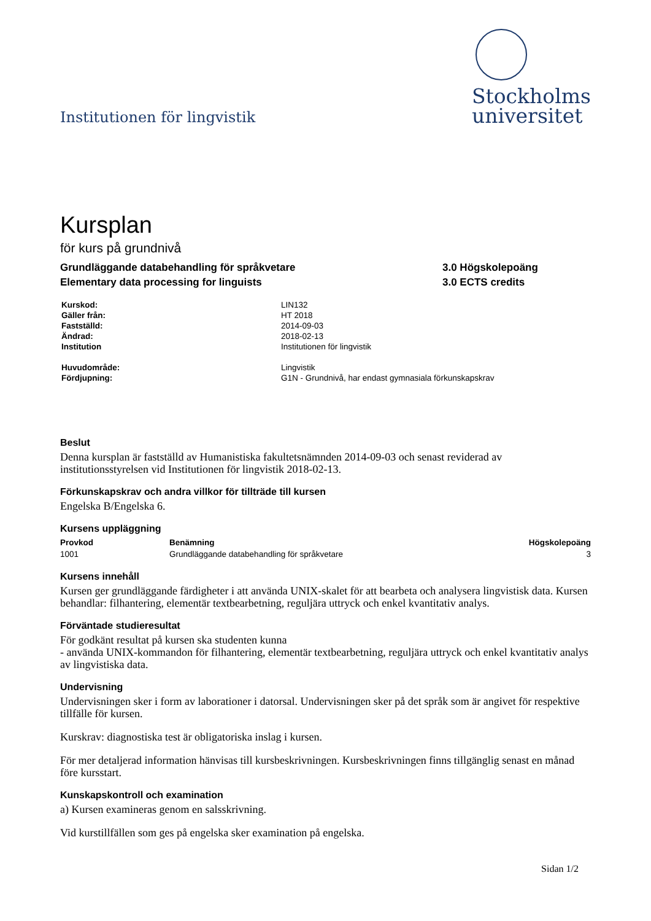Institutionen för lingvistik
Stockholms
universitet
Kursplan
för kurs på grundnivå
Grundläggande databehandling för språkvetare
Elementary data processing for linguists
3.0 Högskolepoäng
3.0 ECTS credits
| Kurskod: | LIN132 |
| Gäller från: | HT 2018 |
| Fastställd: | 2014-09-03 |
| Ändrad: | 2018-02-13 |
| Institution | Institutionen för lingvistik |
| Huvudområde: | Lingvistik |
| Fördjupning: | G1N - Grundnivå, har endast gymnasiala förkunskapskrav |
Beslut
Denna kursplan är fastställd av Humanistiska fakultetsnämnden 2014-09-03 och senast reviderad av institutionsstyrelsen vid Institutionen för lingvistik 2018-02-13.
Förkunskapskrav och andra villkor för tillträde till kursen
Engelska B/Engelska 6.
Kursens uppläggning
| Provkod | Benämning | Högskolepoäng |
| --- | --- | --- |
| 1001 | Grundläggande databehandling för språkvetare | 3 |
Kursens innehåll
Kursen ger grundläggande färdigheter i att använda UNIX-skalet för att bearbeta och analysera lingvistisk data. Kursen behandlar: filhantering, elementär textbearbetning, reguljära uttryck och enkel kvantitativ analys.
Förväntade studieresultat
För godkänt resultat på kursen ska studenten kunna
- använda UNIX-kommandon för filhantering, elementär textbearbetning, reguljära uttryck och enkel kvantitativ analys av lingvistiska data.
Undervisning
Undervisningen sker i form av laborationer i datorsal. Undervisningen sker på det språk som är angivet för respektive tillfälle för kursen.
Kurskrav: diagnostiska test är obligatoriska inslag i kursen.
För mer detaljerad information hänvisas till kursbeskrivningen. Kursbeskrivningen finns tillgänglig senast en månad före kursstart.
Kunskapskontroll och examination
a) Kursen examineras genom en salsskrivning.
Vid kurstillfällen som ges på engelska sker examination på engelska.
Sidan 1/2